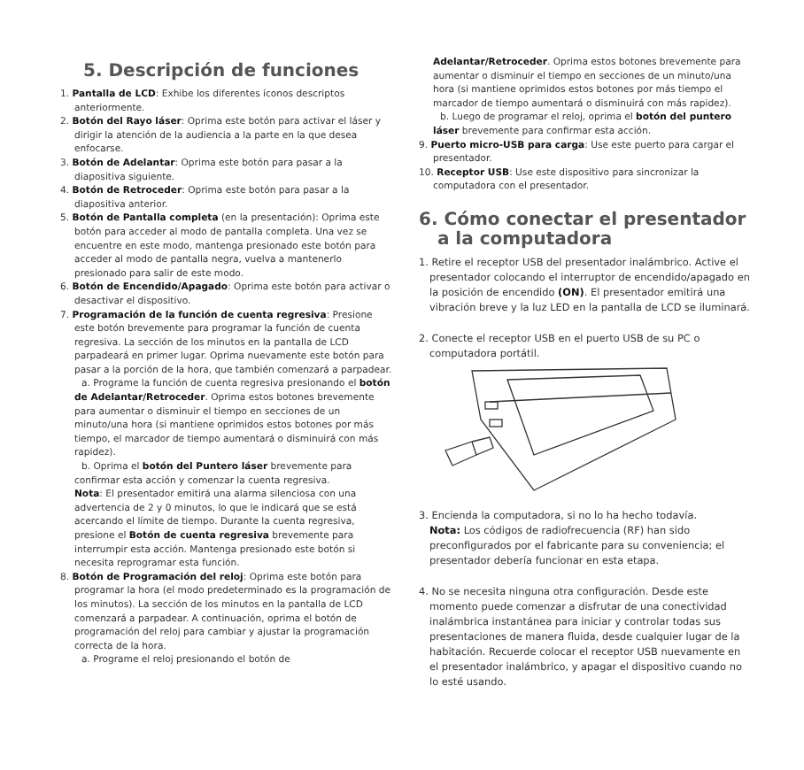5. Descripción de funciones
1. Pantalla de LCD: Exhibe los diferentes íconos descriptos anteriormente.
2. Botón del Rayo láser: Oprima este botón para activar el láser y dirigir la atención de la audiencia a la parte en la que desea enfocarse.
3. Botón de Adelantar: Oprima este botón para pasar a la diapositiva siguiente.
4. Botón de Retroceder: Oprima este botón para pasar a la diapositiva anterior.
5. Botón de Pantalla completa (en la presentación): Oprima este botón para acceder al modo de pantalla completa. Una vez se encuentre en este modo, mantenga presionado este botón para acceder al modo de pantalla negra, vuelva a mantenerlo presionado para salir de este modo.
6. Botón de Encendido/Apagado: Oprima este botón para activar o desactivar el dispositivo.
7. Programación de la función de cuenta regresiva: Presione este botón brevemente para programar la función de cuenta regresiva. La sección de los minutos en la pantalla de LCD parpadeará en primer lugar. Oprima nuevamente este botón para pasar a la porción de la hora, que también comenzará a parpadear.
a. Programe la función de cuenta regresiva presionando el botón de Adelantar/Retroceder. Oprima estos botones brevemente para aumentar o disminuir el tiempo en secciones de un minuto/una hora (si mantiene oprimidos estos botones por más tiempo, el marcador de tiempo aumentará o disminuirá con más rapidez).
b. Oprima el botón del Puntero láser brevemente para confirmar esta acción y comenzar la cuenta regresiva.
Nota: El presentador emitirá una alarma silenciosa con una advertencia de 2 y 0 minutos, lo que le indicará que se está acercando el límite de tiempo. Durante la cuenta regresiva, presione el Botón de cuenta regresiva brevemente para interrumpir esta acción. Mantenga presionado este botón si necesita reprogramar esta función.
8. Botón de Programación del reloj: Oprima este botón para programar la hora (el modo predeterminado es la programación de los minutos). La sección de los minutos en la pantalla de LCD comenzará a parpadear. A continuación, oprima el botón de programación del reloj para cambiar y ajustar la programación correcta de la hora.
a. Programe el reloj presionando el botón de
Adelantar/Retroceder. Oprima estos botones brevemente para aumentar o disminuir el tiempo en secciones de un minuto/una hora (si mantiene oprimidos estos botones por más tiempo el marcador de tiempo aumentará o disminuirá con más rapidez).
b. Luego de programar el reloj, oprima el botón del puntero láser brevemente para confirmar esta acción.
9. Puerto micro-USB para carga: Use este puerto para cargar el presentador.
10. Receptor USB: Use este dispositivo para sincronizar la computadora con el presentador.
6. Cómo conectar el presentador
a la computadora
1. Retire el receptor USB del presentador inalámbrico. Active el presentador colocando el interruptor de encendido/apagado en la posición de encendido (ON). El presentador emitirá una vibración breve y la luz LED en la pantalla de LCD se iluminará.
2. Conecte el receptor USB en el puerto USB de su PC o computadora portátil.
3. Encienda la computadora, si no lo ha hecho todavía.
Nota: Los códigos de radiofrecuencia (RF) han sido preconfigurados por el fabricante para su conveniencia; el presentador debería funcionar en esta etapa.
4. No se necesita ninguna otra configuración. Desde este momento puede comenzar a disfrutar de una conectividad inalámbrica instantánea para iniciar y controlar todas sus presentaciones de manera fluida, desde cualquier lugar de la habitación. Recuerde colocar el receptor USB nuevamente en el presentador inalámbrico, y apagar el dispositivo cuando no lo esté usando.